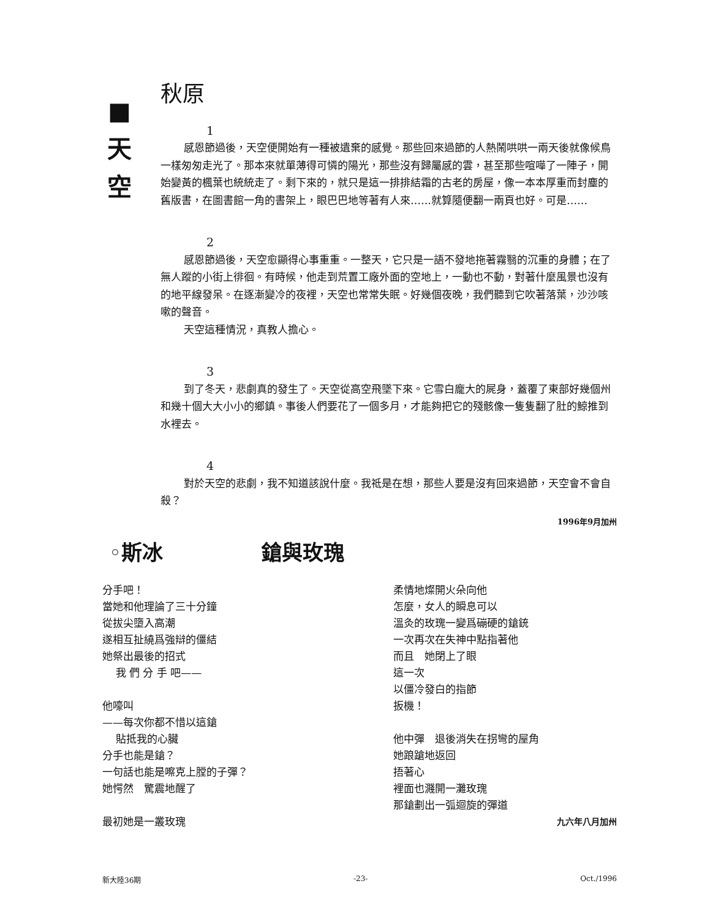■
天
空
秋原
1
感恩節過後，天空便開始有一種被遺棄的感覺。那些回來過節的人熱鬧哄哄一兩天後就像候鳥一樣匆匆走光了。那本來就單薄得可憐的陽光，那些沒有歸屬感的雲，甚至那些喧嘩了一陣子，開始變黃的楓葉也統統走了。剩下來的，就只是這一排排結霜的古老的房屋，像一本本厚重而封塵的舊版書，在圖書館一角的書架上，眼巴巴地等著有人來……就算隨便翻一兩頁也好。可是……
2
感恩節過後，天空愈顯得心事重重。一整天，它只是一語不發地拖著霧翳的沉重的身體；在了無人蹤的小街上徘徊。有時候，他走到荒置工廠外面的空地上，一動也不動，對著什麼風景也沒有的地平線發呆。在逐漸變冷的夜裡，天空也常常失眠。好幾個夜晚，我們聽到它吹著落葉，沙沙咳嗽的聲音。
天空這種情況，真教人擔心。
3
到了冬天，悲劇真的發生了。天空從高空飛墜下來。它雪白龐大的屍身，蓋覆了東部好幾個州和幾十個大大小小的鄉鎮。事後人們要花了一個多月，才能夠把它的殘骸像一隻隻翻了肚的鯨推到水裡去。
4
對於天空的悲劇，我不知道該說什麼。我祗是在想，那些人要是沒有回來過節，天空會不會自殺？
1996年9月加州
◦斯冰 鎗與玫瑰
分手吧！
當她和他理論了三十分鐘
從拔尖墮入高潮
遂相互扯繞爲強辯的僵結
她祭出最後的招式
我 們 分 手 吧——
他嚎叫
——每次你都不惜以這鎗
貼抵我的心臟
分手也能是鎗？
一句話也能是嚓克上膛的子彈？
她愕然　驚震地醒了
最初她是一叢玫瑰
柔情地燦開火朵向他
怎麼，女人的瞬息可以
溫灸的玫瑰一變爲磞硬的鎗銃
一次再次在失神中點指著他
而且　她閉上了眼
這一次
以僵冷發白的指節
扳機！
他中彈　退後消失在拐彎的屋角
她踉蹌地返回
捂著心
裡面也濺開一灘玫瑰
那鎗劃出一弧迴旋的彈道
九六年八月加州
新大陸36期 -23- Oct./1996